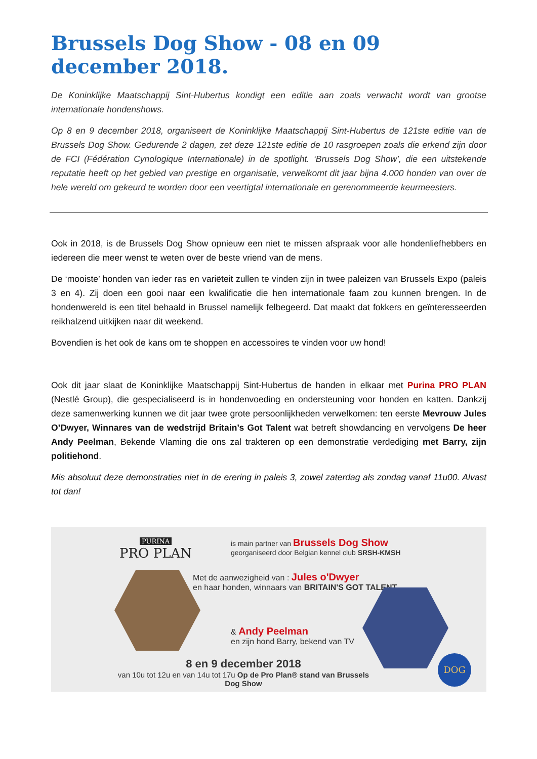Brussels Dog Show - 08 en 09 december 2018.
De Koninklijke Maatschappij Sint-Hubertus kondigt een editie aan zoals verwacht wordt van grootse internationale hondenshows.
Op 8 en 9 december 2018, organiseert de Koninklijke Maatschappij Sint-Hubertus de 121ste editie van de Brussels Dog Show. Gedurende 2 dagen, zet deze 121ste editie de 10 rasgroepen zoals die erkend zijn door de FCI (Fédération Cynologique Internationale) in de spotlight. ‘Brussels Dog Show’, die een uitstekende reputatie heeft op het gebied van prestige en organisatie, verwelkomt dit jaar bijna 4.000 honden van over de hele wereld om gekeurd te worden door een veertigtal internationale en gerenommeerde keurmeesters.
Ook in 2018, is de Brussels Dog Show opnieuw een niet te missen afspraak voor alle hondenliefhebbers en iedereen die meer wenst te weten over de beste vriend van de mens.
De ‘mooiste’ honden van ieder ras en variëteit zullen te vinden zijn in twee paleizen van Brussels Expo (paleis 3 en 4). Zij doen een gooi naar een kwalificatie die hen internationale faam zou kunnen brengen. In de hondenwereld is een titel behaald in Brussel namelijk felbegeerd. Dat maakt dat fokkers en geïnteresseerden reikhalzend uitkijken naar dit weekend.
Bovendien is het ook de kans om te shoppen en accessoires te vinden voor uw hond!
Ook dit jaar slaat de Koninklijke Maatschappij Sint-Hubertus de handen in elkaar met Purina PRO PLAN (Nestlé Group), die gespecialiseerd is in hondenvoeding en ondersteuning voor honden en katten. Dankzij deze samenwerking kunnen we dit jaar twee grote persoonlijkheden verwelkomen: ten eerste Mevrouw Jules O’Dwyer, Winnares van de wedstrijd Britain’s Got Talent wat betreft showdancing en vervolgens De heer Andy Peelman, Bekende Vlaming die ons zal trakteren op een demonstratie verdediging met Barry, zijn politiehond.
Mis absoluut deze demonstraties niet in de erering in paleis 3, zowel zaterdag als zondag vanaf 11u00. Alvast tot dan!
PURINA
PRO PLAN
is main partner van Brussels Dog Show
georganiseerd door Belgian kennel club SRSH-KMSH
Met de aanwezigheid van : Jules o'Dwyer
en haar honden, winnaars van BRITAIN'S GOT TALENT
& Andy Peelman
en zijn hond Barry, bekend van TV
8 en 9 december 2018
van 10u tot 12u en van 14u tot 17u Op de Pro Plan® stand van Brussels Dog Show
DOG